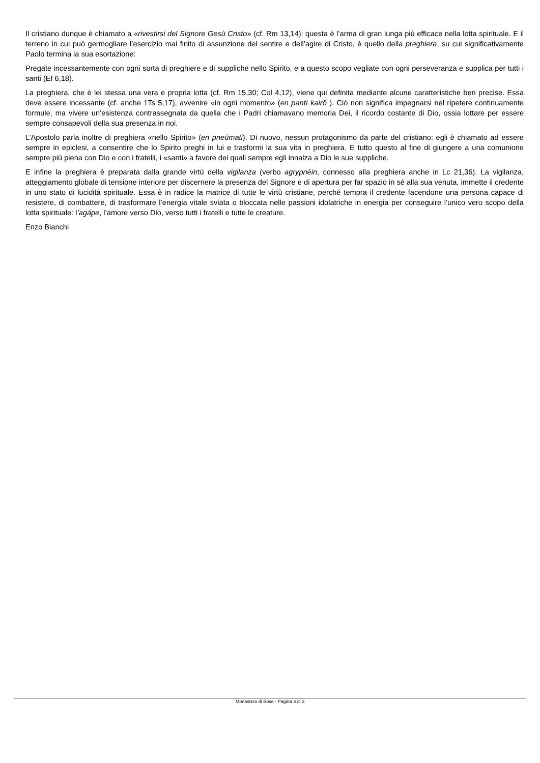Il cristiano dunque è chiamato a «rivestirsi del Signore Gesù Cristo» (cf. Rm 13,14): questa è l’arma di gran lunga più efficace nella lotta spirituale. E il terreno in cui può germogliare l’esercizio mai finito di assunzione del sentire e dell’agire di Cristo, è quello della preghiera, su cui significativamente Paolo termina la sua esortazione:
Pregate incessantemente con ogni sorta di preghiere e di suppliche nello Spirito, e a questo scopo vegliate con ogni perseveranza e supplica per tutti i santi (Ef 6,18).
La preghiera, che è lei stessa una vera e propria lotta (cf. Rm 15,30; Col 4,12), viene qui definita mediante alcune caratteristiche ben precise. Essa deve essere incessante (cf. anche 1Ts 5,17), avvenire «in ogni momento» (en pantì kairô ). Ciò non significa impegnarsi nel ripetere continuamente formule, ma vivere un’esistenza contrassegnata da quella che i Padri chiamavano memoria Dei, il ricordo costante di Dio, ossia lottare per essere sempre consapevoli della sua presenza in noi.
L’Apostolo parla inoltre di preghiera «nello Spirito» (en pneúmati). Di nuovo, nessun protagonismo da parte del cristiano: egli è chiamato ad essere sempre in epiclesi, a consentire che lo Spirito preghi in lui e trasformi la sua vita in preghiera. E tutto questo al fine di giungere a una comunione sempre più piena con Dio e con i fratelli, i «santi» a favore dei quali sempre egli innalza a Dio le sue suppliche.
E infine la preghiera è preparata dalla grande virtù della vigilanza (verbo agrypnéin, connesso alla preghiera anche in Lc 21,36). La vigilanza, atteggiamento globale di tensione interiore per discernere la presenza del Signore e di apertura per far spazio in sé alla sua venuta, immette il credente in uno stato di lucidità spirituale. Essa è in radice la matrice di tutte le virtù cristiane, perché tempra il credente facendone una persona capace di resistere, di combattere, di trasformare l’energia vitale sviata o bloccata nelle passioni idolatriche in energia per conseguire l’unico vero scopo della lotta spirituale: l’agápe, l’amore verso Dio, verso tutti i fratelli e tutte le creature.
Enzo Bianchi
Monastero di Bose - Pagina 3 di 3